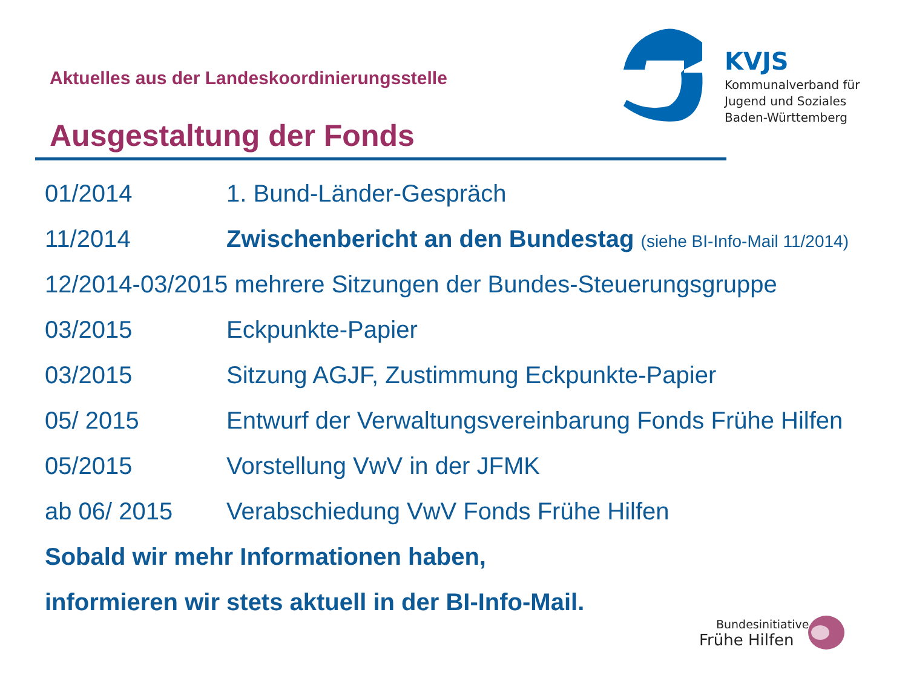KVJS
Kommunalverband für
Jugend und Soziales
Baden-Württemberg
Aktuelles aus der Landeskoordinierungsstelle
Ausgestaltung der Fonds
01/2014 1. Bund-Länder-Gespräch
11/2014 Zwischenbericht an den Bundestag (siehe BI-Info-Mail 11/2014)
12/2014-03/2015 mehrere Sitzungen der Bundes-Steuerungsgruppe
03/2015 Eckpunkte-Papier
03/2015 Sitzung AGJF, Zustimmung Eckpunkte-Papier
05/ 2015 Entwurf der Verwaltungsvereinbarung Fonds Frühe Hilfen
05/2015 Vorstellung VwV in der JFMK
ab 06/ 2015 Verabschiedung VwV Fonds Frühe Hilfen
Sobald wir mehr Informationen haben,
informieren wir stets aktuell in der BI-Info-Mail.
Bundesinitiative
Frühe Hilfen